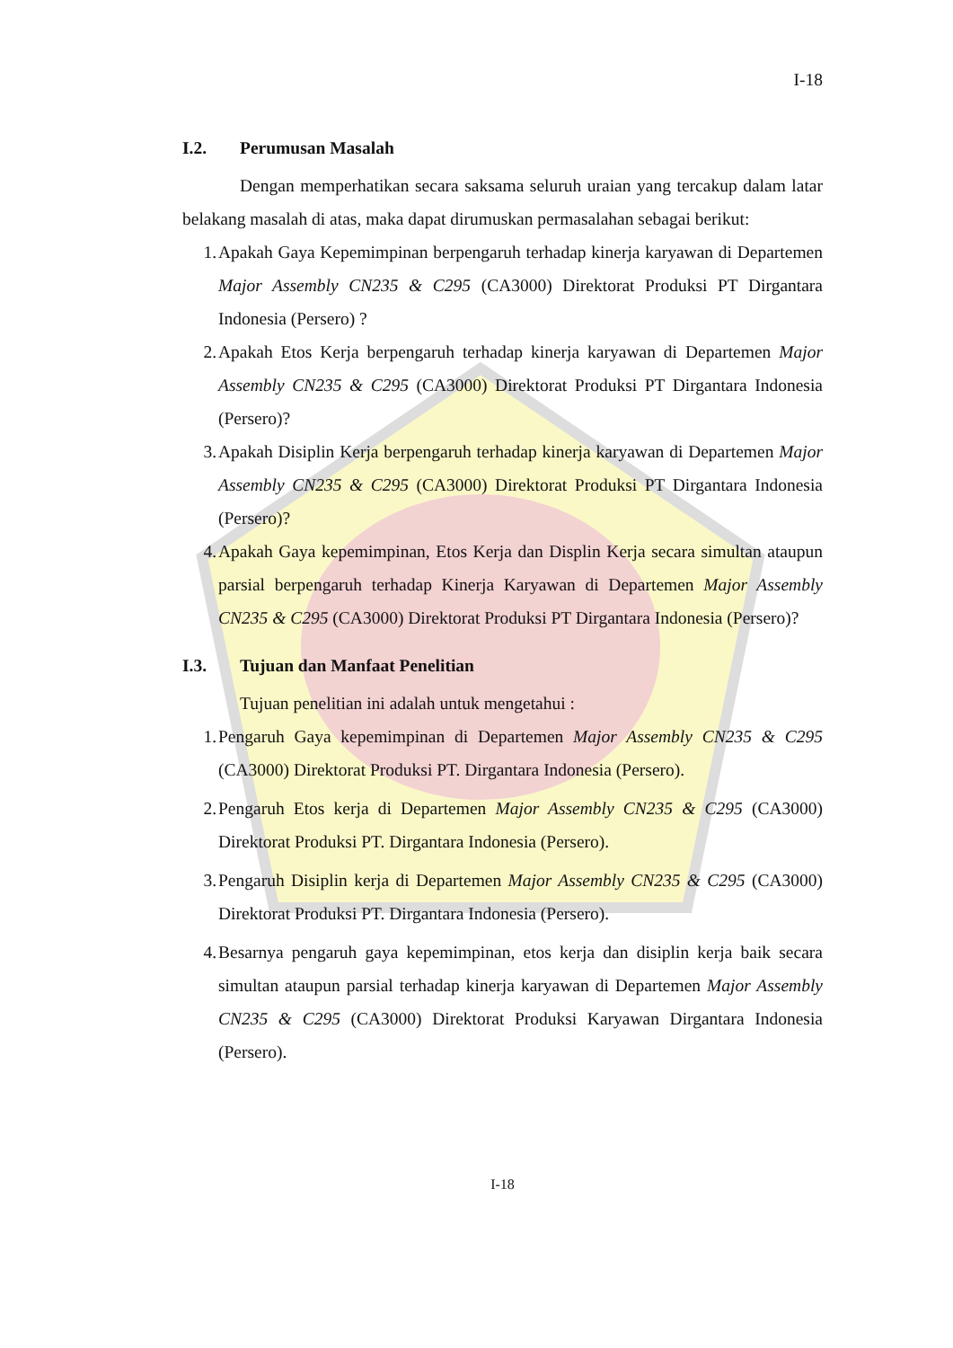I-18
I.2. Perumusan Masalah
Dengan memperhatikan secara saksama seluruh uraian yang tercakup dalam latar belakang masalah di atas, maka dapat dirumuskan permasalahan sebagai berikut:
1. Apakah Gaya Kepemimpinan berpengaruh terhadap kinerja karyawan di Departemen Major Assembly CN235 & C295 (CA3000) Direktorat Produksi PT Dirgantara Indonesia (Persero) ?
2. Apakah Etos Kerja berpengaruh terhadap kinerja karyawan di Departemen Major Assembly CN235 & C295 (CA3000) Direktorat Produksi PT Dirgantara Indonesia (Persero)?
3. Apakah Disiplin Kerja berpengaruh terhadap kinerja karyawan di Departemen Major Assembly CN235 & C295 (CA3000) Direktorat Produksi PT Dirgantara Indonesia (Persero)?
4. Apakah Gaya kepemimpinan, Etos Kerja dan Displin Kerja secara simultan ataupun parsial berpengaruh terhadap Kinerja Karyawan di Departemen Major Assembly CN235 & C295 (CA3000) Direktorat Produksi PT Dirgantara Indonesia (Persero)?
I.3. Tujuan dan Manfaat Penelitian
Tujuan penelitian ini adalah untuk mengetahui :
1. Pengaruh Gaya kepemimpinan di Departemen Major Assembly CN235 & C295 (CA3000) Direktorat Produksi PT. Dirgantara Indonesia (Persero).
2. Pengaruh Etos kerja di Departemen Major Assembly CN235 & C295 (CA3000) Direktorat Produksi PT. Dirgantara Indonesia (Persero).
3. Pengaruh Disiplin kerja di Departemen Major Assembly CN235 & C295 (CA3000) Direktorat Produksi PT. Dirgantara Indonesia (Persero).
4. Besarnya pengaruh gaya kepemimpinan, etos kerja dan disiplin kerja baik secara simultan ataupun parsial terhadap kinerja karyawan di Departemen Major Assembly CN235 & C295 (CA3000) Direktorat Produksi Karyawan Dirgantara Indonesia (Persero).
I-18